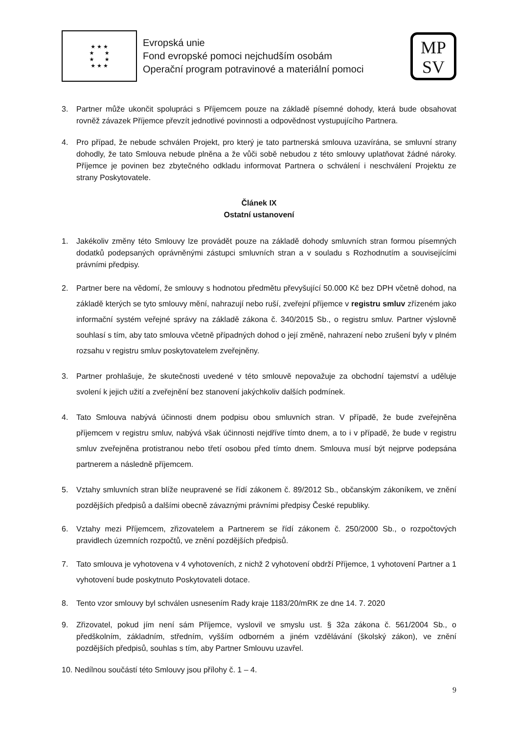★ ★ ★
★ ★
★ ★
★ ★ ★
Evropská unie
Fond evropské pomoci nejchudším osobám
Operační program potravinové a materiální pomoci
MP
SV
3. Partner může ukončit spolupráci s Příjemcem pouze na základě písemné dohody, která bude obsahovat rovněž závazek Příjemce převzít jednotlivé povinnosti a odpovědnost vystupujícího Partnera.
4. Pro případ, že nebude schválen Projekt, pro který je tato partnerská smlouva uzavírána, se smluvní strany dohodly, že tato Smlouva nebude plněna a že vůči sobě nebudou z této smlouvy uplatňovat žádné nároky. Příjemce je povinen bez zbytečného odkladu informovat Partnera o schválení i neschválení Projektu ze strany Poskytovatele.
Článek IX
Ostatní ustanovení
1. Jakékoliv změny této Smlouvy lze provádět pouze na základě dohody smluvních stran formou písemných dodatků podepsaných oprávněnými zástupci smluvních stran a v souladu s Rozhodnutím a souvisejícími právními předpisy.
2. Partner bere na vědomí, že smlouvy s hodnotou předmětu převyšující 50.000 Kč bez DPH včetně dohod, na základě kterých se tyto smlouvy mění, nahrazují nebo ruší, zveřejní příjemce v registru smluv zřízeném jako informační systém veřejné správy na základě zákona č. 340/2015 Sb., o registru smluv. Partner výslovně souhlasí s tím, aby tato smlouva včetně případných dohod o její změně, nahrazení nebo zrušení byly v plném rozsahu v registru smluv poskytovatelem zveřejněny.
3. Partner prohlašuje, že skutečnosti uvedené v této smlouvě nepovažuje za obchodní tajemství a uděluje svolení k jejich užití a zveřejnění bez stanovení jakýchkoliv dalších podmínek.
4. Tato Smlouva nabývá účinnosti dnem podpisu obou smluvních stran. V případě, že bude zveřejněna příjemcem v registru smluv, nabývá však účinnosti nejdříve tímto dnem, a to i v případě, že bude v registru smluv zveřejněna protistranou nebo třetí osobou před tímto dnem. Smlouva musí být nejprve podepsána partnerem a následně příjemcem.
5. Vztahy smluvních stran blíže neupravené se řídí zákonem č. 89/2012 Sb., občanským zákoníkem, ve znění pozdějších předpisů a dalšími obecně závaznými právními předpisy České republiky.
6. Vztahy mezi Příjemcem, zřizovatelem a Partnerem se řídí zákonem č. 250/2000 Sb., o rozpočtových pravidlech územních rozpočtů, ve znění pozdějších předpisů.
7. Tato smlouva je vyhotovena v 4 vyhotoveních, z nichž 2 vyhotovení obdrží Příjemce, 1 vyhotovení Partner a 1 vyhotovení bude poskytnuto Poskytovateli dotace.
8. Tento vzor smlouvy byl schválen usnesením Rady kraje 1183/20/mRK ze dne 14. 7. 2020
9. Zřizovatel, pokud jím není sám Příjemce, vyslovil ve smyslu ust. § 32a zákona č. 561/2004 Sb., o předškolním, základním, středním, vyšším odborném a jiném vzdělávání (školský zákon), ve znění pozdějších předpisů, souhlas s tím, aby Partner Smlouvu uzavřel.
10. Nedílnou součástí této Smlouvy jsou přílohy č. 1 – 4.
9